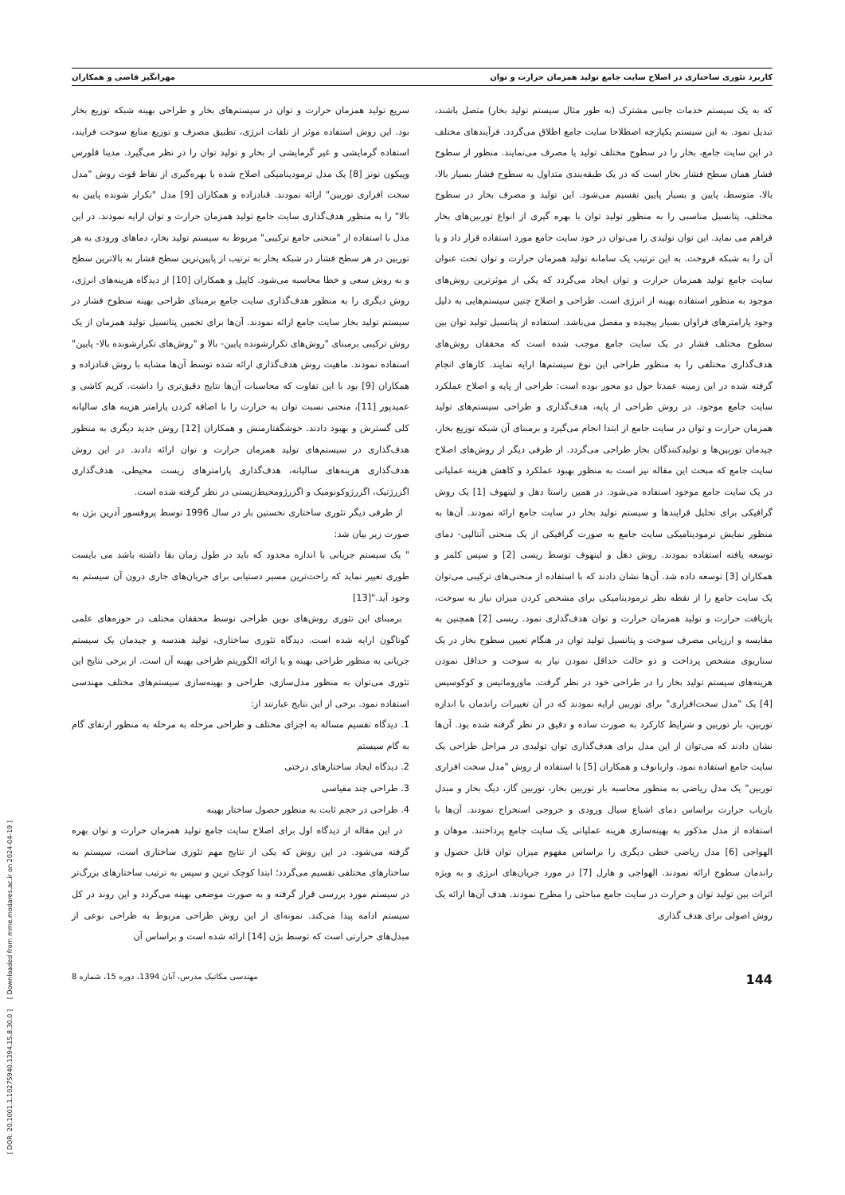کاربرد تئوری ساختاری در اصلاح سایت جامع تولید همزمان حرارت و توان مهرانگیز قاضی و همکاران
که به یک سیستم خدمات جانبی مشترک (به طور مثال سیستم تولید بخار) متصل باشند، تبدیل نمود. به این سیستم یکپارچه اصطلاحا سایت جامع اطلاق می‌گردد. فرآیندهای مختلف در این سایت جامع، بخار را در سطوح مختلف تولید یا مصرف می‌نمایند. منظور از سطوح فشار همان سطح فشار بخار است که در یک طبقه‌بندی متداول به سطوح فشار بسیار بالا، بالا، متوسط، پایین و بسیار پایین تقسیم می‌شود. این تولید و مصرف بخار در سطوح مختلف، پتانسیل مناسبی را به منظور تولید توان با بهره گیری از انواع توربین‌های بخار فراهم می نماید. این توان تولیدی را می‌توان در خود سایت جامع مورد استفاده قرار داد و یا آن را به شبکه فروخت. به این ترتیب یک سامانه تولید همزمان حرارت و توان تحت عنوان سایت جامع تولید همزمان حرارت و توان ایجاد می‌گردد که یکی از موثرترین روش‌های موجود به منظور استفاده بهینه از انرژی است. طراحی و اصلاح چنین سیستم‌هایی به دلیل وجود پارامترهای فراوان بسیار پیچیده و مفصل می‌باشد. استفاده از پتانسیل تولید توان بین سطوح مختلف فشار در یک سایت جامع موجب شده است که محققان روش‌های هدف‌گذاری مختلفی را به منظور طراحی این نوع سیستم‌ها ارایه نمایند. کارهای انجام گرفته شده در این زمینه عمدتا حول دو محور بوده است: طراحی از پایه و اصلاح عملکرد سایت جامع موجود. در روش طراحی از پایه، هدف‌گذاری و طراحی سیستم‌های تولید همزمان حرارت و توان در سایت جامع از ابتدا انجام می‌گیرد و برمبنای آن شبکه توزیع بخار، چیدمان توربین‌ها و تولیدکنندگان بخار طراحی می‌گردد. از طرفی دیگر از روش‌های اصلاح سایت جامع که مبحث این مقاله نیز است به منظور بهبود عملکرد و کاهش هزینه عملیاتی در یک سایت جامع موجود استفاده می‌شود. در همین راستا دهل و لینهوف [1] یک روش گرافیکی برای تحلیل فرایندها و سیستم تولید بخار در سایت جامع ارائه نمودند. آن‌ها به منظور نمایش ترمودینامیکی سایت جامع به صورت گرافیکی از یک منحنی آنتالپی- دمای توسعه یافته استفاده نمودند. روش دهل و لینهوف توسط ریسی [2] و سپس کلمز و همکاران [3] توسعه داده شد. آن‌ها نشان دادند که با استفاده از منحنی‌های ترکیبی می‌توان یک سایت جامع را از نقطه نظر ترمودینامیکی برای مشخص کردن میزان نیاز به سوخت، بازیافت حرارت و تولید همزمان حرارت و توان هدف‌گذاری نمود. ریسی [2] همچنین به مقایسه و ارزیابی مصرف سوخت و پتانسیل تولید توان در هنگام تعیین سطوح بخار در یک سناریوی مشخص پرداخت و دو حالت حداقل نمودن نیاز به سوخت و حداقل نمودن هزینه‌های سیستم تولید بخار را در طراحی خود در نظر گرفت. ماوروماتیس و کوکوسیس [4] یک "مدل سخت‌افزاری" برای توربین ارایه نمودند که در آن تغییرات راندمان با اندازه توربین، بار توربین و شرایط کارکرد به صورت ساده و دقیق در نظر گرفته شده بود. آن‌ها نشان دادند که می‌توان از این مدل برای هدف‌گذاری توان تولیدی در مراحل طراحی یک سایت جامع استفاده نمود. واربانوف و همکاران [5] با استفاده از روش "مدل سخت افزاری توربین" یک مدل ریاضی به منظور محاسبه بار توربین بخار، توربین گاز، دیگ بخار و مبدل بازیاب حرارت براساس دمای اشباع سیال ورودی و خروجی استخراج نمودند. آن‌ها با استفاده از مدل مذکور به بهینه‌سازی هزینه عملیاتی یک سایت جامع پرداختند. موهان و الهواجی [6] مدل ریاضی خطی دیگری را براساس مفهوم میزان توان قابل حصول و راندمان سطوح ارائه نمودند. الهواجی و هارل [7] در مورد جریان‌های انرژی و به ویژه اثرات بین تولید توان و حرارت در سایت جامع مباحثی را مطرح نمودند. هدف آن‌ها ارائه یک روش اصولی برای هدف گذاری
سریع تولید همزمان حرارت و توان در سیستم‌های بخار و طراحی بهینه شبکه توزیع بخار بود. این روش استفاده موثر از تلفات انرژی، تطبیق مصرف و توزیع منابع سوخت فرایند، استفاده گرمایشی و غیر گرمایشی از بخار و تولید توان را در نظر می‌گیرد. مدینا فلورس وپیکون نونز [8] یک مدل ترمودینامیکی اصلاح شده با بهره‌گیری از نقاط قوت روش "مدل سخت افزاری توربین" ارائه نمودند. قنادزاده و همکاران [9] مدل "تکرار شونده پایین به بالا" را به منظور هدف‌گذاری سایت جامع تولید همزمان حرارت و توان ارایه نمودند. در این مدل با استفاده از "منحنی جامع ترکیبی" مربوط به سیستم تولید بخار، دماهای ورودی به هر توربین در هر سطح فشار در شبکه بخار به ترتیب از پایین‌ترین سطح فشار به بالاترین سطح و به روش سعی و خطا محاسبه می‌شود. کاپیل و همکاران [10] از دیدگاه هزینه‌های انرژی، روش دیگری را به منظور هدف‌گذاری سایت جامع برمبنای طراحی بهینه سطوح فشار در سیستم تولید بخار سایت جامع ارائه نمودند. آن‌ها برای تخمین پتانسیل تولید همزمان از یک روش ترکیبی برمبنای "روش‌های تکرارشونده پایین- بالا و "روش‌های تکرارشونده بالا- پایین" استفاده نمودند. ماهیت روش هدف‌گذاری ارائه شده توسط آن‌ها مشابه با روش قنادزاده و همکاران [9] بود با این تفاوت که محاسبات آن‌ها نتایج دقیق‌تری را داشت. کریم کاشی و عمیدپور [11]، منحنی نسبت توان به حرارت را با اضافه کردن پارامتر هزینه های سالیانه کلی گسترش و بهبود دادند. خوشگفتارمنش و همکاران [12] روش جدید دیگری به منظور هدف‌گذاری در سیستم‌های تولید همزمان حرارت و توان ارائه دادند. در این روش هدف‌گذاری هزینه‌های سالیانه، هدف‌گذاری پارامترهای زیست محیطی، هدف‌گذاری اگزرژتیک، اگزرژوکونومیک و اگزرژومحیط‌زیستی در نظر گرفته شده است.
از طرفی دیگر تئوری ساختاری نخستین بار در سال 1996 توسط پروفسور آدرین بژن به صورت زیر بیان شد:
" یک سیستم جریانی با اندازه محدود که باید در طول زمان بقا داشته باشد می بایست طوری تغییر نماید که راحت‌ترین مسیر دستیابی برای جریان‌های جاری درون آن سیستم به وجود آید."[13]
برمبنای این تئوری روش‌های نوین طراحی توسط محققان مختلف در حوزه‌های علمی گوناگون ارایه شده است. دیدگاه تئوری ساختاری، تولید هندسه و چیدمان یک سیستم جریانی به منظور طراحی بهینه و یا ارائه الگوریتم طراحی بهینه آن است. از برخی نتایج این تئوری می‌توان به منظور مدل‌سازی، طراحی و بهینه‌سازی سیستم‌های مختلف مهندسی استفاده نمود. برخی از این نتایج عبارتند از:
1. دیدگاه تقسیم مساله به اجزای مختلف و طراحی مرحله به مرحله به منظور ارتقای گام به گام سیستم
2. دیدگاه ایجاد ساختارهای درختی
3. طراحی چند مقیاسی
4. طراحی در حجم ثابت به منظور حصول ساختار بهینه
در این مقاله از دیدگاه اول برای اصلاح سایت جامع تولید همزمان حرارت و توان بهره گرفته می‌شود. در این روش که یکی از نتایج مهم تئوری ساختاری است، سیستم به ساختارهای مختلفی تقسیم می‌گردد؛ ابتدا کوچک ترین و سپس به ترتیب ساختارهای بزرگ‌تر در سیستم مورد بررسی قرار گرفته و به صورت موضعی بهینه می‌گردد و این روند در کل سیستم ادامه پیدا می‌کند. نمونه‌ای از این روش طراحی مربوط به طراحی نوعی از مبدل‌های حرارتی است که توسط بژن [14] ارائه شده است و براساس آن
144 مهندسی مکانیک مدرس، آبان 1394، دوره 15، شماره 8
[ DOR: 20.1001.1.10275940.1394.15.8.30.0 ] [ Downloaded from mme.modares.ac.ir on 2024-04-19 ]